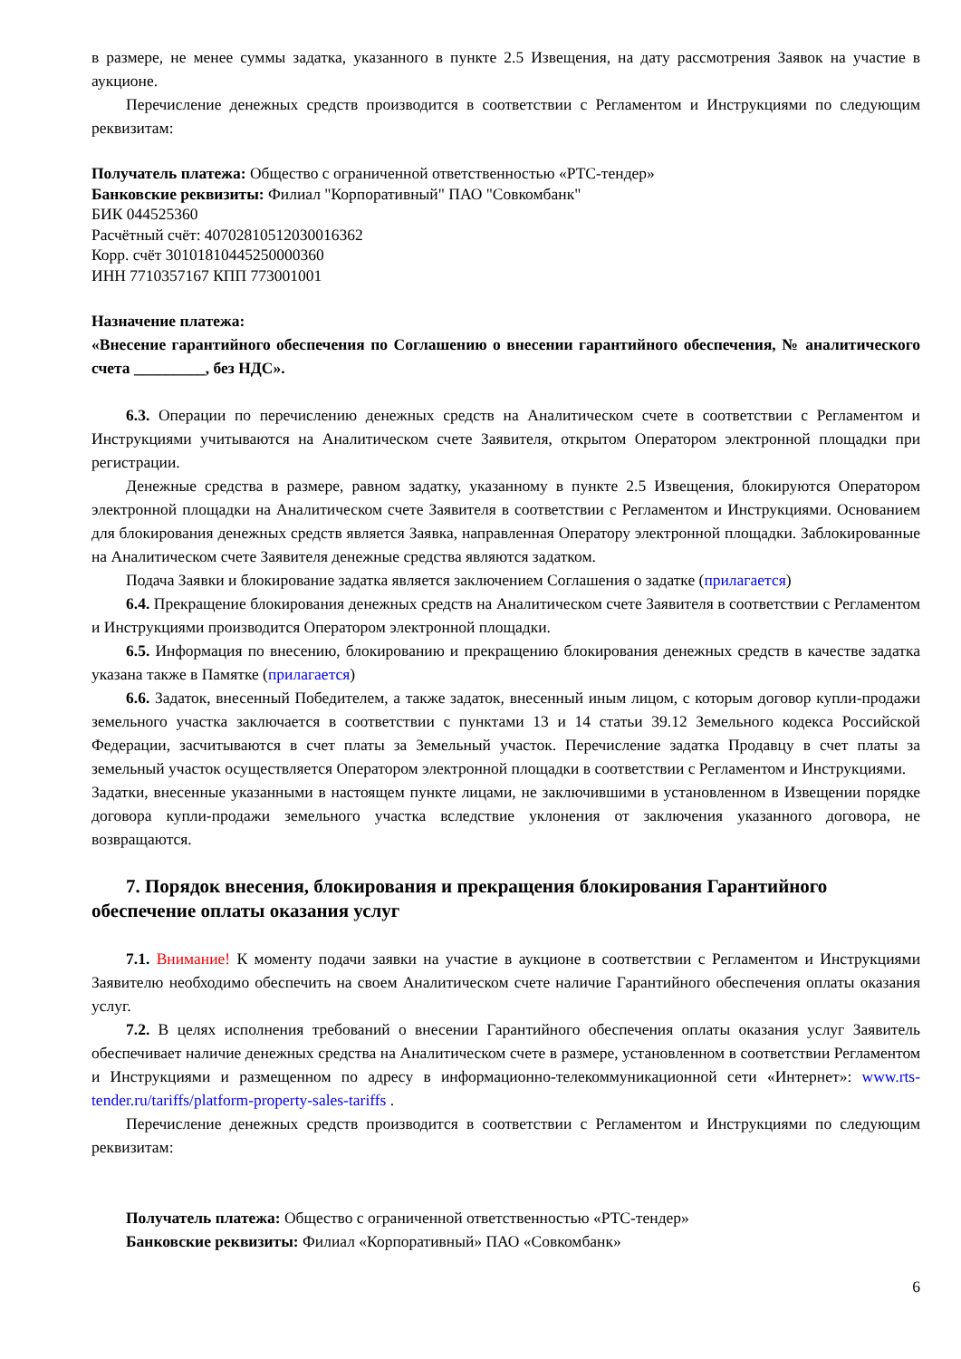в размере, не менее суммы задатка, указанного в пункте 2.5 Извещения, на дату рассмотрения Заявок на участие в аукционе.
Перечисление денежных средств производится в соответствии с Регламентом и Инструкциями по следующим реквизитам:
Получатель платежа: Общество с ограниченной ответственностью «РТС-тендер»
Банковские реквизиты: Филиал "Корпоративный" ПАО "Совкомбанк"
БИК 044525360
Расчётный счёт: 40702810512030016362
Корр. счёт 30101810445250000360
ИНН 7710357167 КПП 773001001
Назначение платежа:
«Внесение гарантийного обеспечения по Соглашению о внесении гарантийного обеспечения, № аналитического счета _________, без НДС».
6.3. Операции по перечислению денежных средств на Аналитическом счете в соответствии с Регламентом и Инструкциями учитываются на Аналитическом счете Заявителя, открытом Оператором электронной площадки при регистрации.
Денежные средства в размере, равном задатку, указанному в пункте 2.5 Извещения, блокируются Оператором электронной площадки на Аналитическом счете Заявителя в соответствии с Регламентом и Инструкциями. Основанием для блокирования денежных средств является Заявка, направленная Оператору электронной площадки. Заблокированные на Аналитическом счете Заявителя денежные средства являются задатком.
Подача Заявки и блокирование задатка является заключением Соглашения о задатке (прилагается)
6.4. Прекращение блокирования денежных средств на Аналитическом счете Заявителя в соответствии с Регламентом и Инструкциями производится Оператором электронной площадки.
6.5. Информация по внесению, блокированию и прекращению блокирования денежных средств в качестве задатка указана также в Памятке (прилагается)
6.6. Задаток, внесенный Победителем, а также задаток, внесенный иным лицом, с которым договор купли-продажи земельного участка заключается в соответствии с пунктами 13 и 14 статьи 39.12 Земельного кодекса Российской Федерации, засчитываются в счет платы за Земельный участок. Перечисление задатка Продавцу в счет платы за земельный участок осуществляется Оператором электронной площадки в соответствии с Регламентом и Инструкциями.
Задатки, внесенные указанными в настоящем пункте лицами, не заключившими в установленном в Извещении порядке договора купли-продажи земельного участка вследствие уклонения от заключения указанного договора, не возвращаются.
7. Порядок внесения, блокирования и прекращения блокирования Гарантийного обеспечение оплаты оказания услуг
7.1. Внимание! К моменту подачи заявки на участие в аукционе в соответствии с Регламентом и Инструкциями Заявителю необходимо обеспечить на своем Аналитическом счете наличие Гарантийного обеспечения оплаты оказания услуг.
7.2. В целях исполнения требований о внесении Гарантийного обеспечения оплаты оказания услуг Заявитель обеспечивает наличие денежных средства на Аналитическом счете в размере, установленном в соответствии Регламентом и Инструкциями и размещенном по адресу в информационно-телекоммуникационной сети «Интернет»: www.rts-tender.ru/tariffs/platform-property-sales-tariffs .
Перечисление денежных средств производится в соответствии с Регламентом и Инструкциями по следующим реквизитам:
Получатель платежа: Общество с ограниченной ответственностью «РТС-тендер»
Банковские реквизиты: Филиал «Корпоративный» ПАО «Совкомбанк»
6